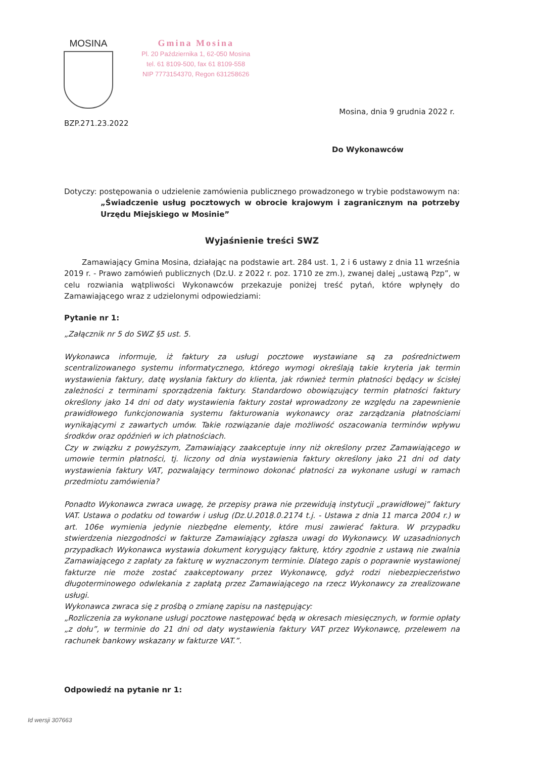MOSINA
Gmina Mosina
Pl. 20 Października 1, 62-050 Mosina
tel. 61 8109-500, fax 61 8109-558
NIP 7773154370, Regon 631258626
Mosina, dnia 9 grudnia 2022 r.
BZP.271.23.2022
Do Wykonawców
Dotyczy: postępowania o udzielenie zamówienia publicznego prowadzonego w trybie podstawowym na: „Świadczenie usług pocztowych w obrocie krajowym i zagranicznym na potrzeby Urzędu Miejskiego w Mosinie”
Wyjaśnienie treści SWZ
Zamawiający Gmina Mosina, działając na podstawie art. 284 ust. 1, 2 i 6 ustawy z dnia 11 września 2019 r. - Prawo zamówień publicznych (Dz.U. z 2022 r. poz. 1710 ze zm.), zwanej dalej „ustawą Pzp”, w celu rozwiania wątpliwości Wykonawców przekazuje poniżej treść pytań, które wpłynęły do Zamawiającego wraz z udzielonymi odpowiedziami:
Pytanie nr 1:
„Załącznik nr 5 do SWZ §5 ust. 5.
Wykonawca informuje, iż faktury za usługi pocztowe wystawiane są za pośrednictwem scentralizowanego systemu informatycznego, którego wymogi określają takie kryteria jak termin wystawienia faktury, datę wysłania faktury do klienta, jak również termin płatności będący w ścisłej zależności z terminami sporządzenia faktury. Standardowo obowiązujący termin płatności faktury określony jako 14 dni od daty wystawienia faktury został wprowadzony ze względu na zapewnienie prawidłowego funkcjonowania systemu fakturowania wykonawcy oraz zarządzania płatnościami wynikającymi z zawartych umów. Takie rozwiązanie daje możliwość oszacowania terminów wpływu środków oraz opóźnień w ich płatnościach.
Czy w związku z powyższym, Zamawiający zaakceptuje inny niż określony przez Zamawiającego w umowie termin płatności, tj. liczony od dnia wystawienia faktury określony jako 21 dni od daty wystawienia faktury VAT, pozwalający terminowo dokonać płatności za wykonane usługi w ramach przedmiotu zamówienia?
Ponadto Wykonawca zwraca uwagę, że przepisy prawa nie przewidują instytucji „prawidłowej” faktury VAT. Ustawa o podatku od towarów i usług (Dz.U.2018.0.2174 t.j. - Ustawa z dnia 11 marca 2004 r.) w art. 106e wymienia jedynie niezbędne elementy, które musi zawierać faktura. W przypadku stwierdzenia niezgodności w fakturze Zamawiający zgłasza uwagi do Wykonawcy. W uzasadnionych przypadkach Wykonawca wystawia dokument korygujący fakturę, który zgodnie z ustawą nie zwalnia Zamawiającego z zapłaty za fakturę w wyznaczonym terminie. Dlatego zapis o poprawnie wystawionej fakturze nie może zostać zaakceptowany przez Wykonawcę, gdyż rodzi niebezpieczeństwo długoterminowego odwlekania z zapłatą przez Zamawiającego na rzecz Wykonawcy za zrealizowane usługi.
Wykonawca zwraca się z prośbą o zmianę zapisu na następujący:
„Rozliczenia za wykonane usługi pocztowe następować będą w okresach miesięcznych, w formie opłaty „z dołu”, w terminie do 21 dni od daty wystawienia faktury VAT przez Wykonawcę, przelewem na rachunek bankowy wskazany w fakturze VAT.”.
Odpowiedź na pytanie nr 1:
Id wersji 307663